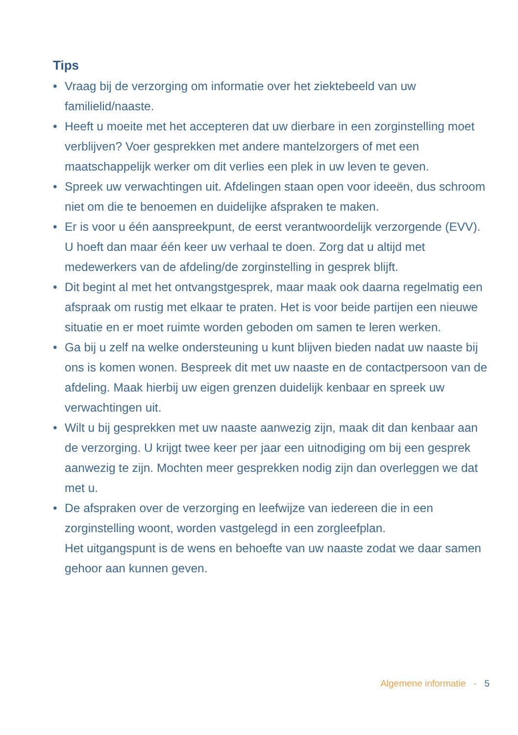Tips
• Vraag bij de verzorging om informatie over het ziektebeeld van uw familielid/naaste.
• Heeft u moeite met het accepteren dat uw dierbare in een zorginstelling moet verblijven? Voer gesprekken met andere mantelzorgers of met een maatschappelijk werker om dit verlies een plek in uw leven te geven.
• Spreek uw verwachtingen uit. Afdelingen staan open voor ideeën, dus schroom niet om die te benoemen en duidelijke afspraken te maken.
• Er is voor u één aanspreekpunt, de eerst verantwoordelijk verzorgende (EVV). U hoeft dan maar één keer uw verhaal te doen. Zorg dat u altijd met medewerkers van de afdeling/de zorginstelling in gesprek blijft.
• Dit begint al met het ontvangstgesprek, maar maak ook daarna regelmatig een afspraak om rustig met elkaar te praten. Het is voor beide partijen een nieuwe situatie en er moet ruimte worden geboden om samen te leren werken.
• Ga bij u zelf na welke ondersteuning u kunt blijven bieden nadat uw naaste bij ons is komen wonen. Bespreek dit met uw naaste en de contactpersoon van de afdeling. Maak hierbij uw eigen grenzen duidelijk kenbaar en spreek uw verwachtingen uit.
• Wilt u bij gesprekken met uw naaste aanwezig zijn, maak dit dan kenbaar aan de verzorging. U krijgt twee keer per jaar een uitnodiging om bij een gesprek aanwezig te zijn. Mochten meer gesprekken nodig zijn dan overleggen we dat met u.
• De afspraken over de verzorging en leefwijze van iedereen die in een zorginstelling woont, worden vastgelegd in een zorgleefplan.
Het uitgangspunt is de wens en behoefte van uw naaste zodat we daar samen gehoor aan kunnen geven.
Algemene informatie - 5